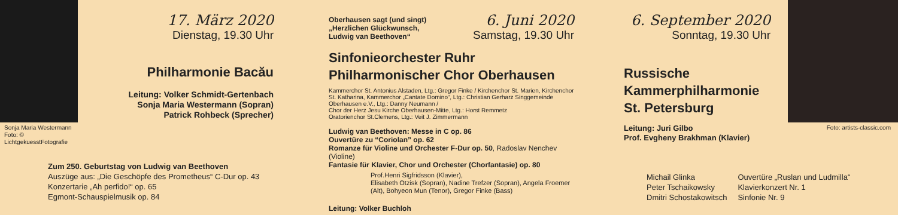Sonja Maria Westermann
Foto: © LichtgekuesstFotografie
17. März 2020
Dienstag, 19.30 Uhr
Philharmonie Bacău
Leitung: Volker Schmidt-Gertenbach
Sonja Maria Westermann (Sopran)
Patrick Rohbeck (Sprecher)
Zum 250. Geburtstag von Ludwig van Beethoven
Auszüge aus: „Die Geschöpfe des Prometheus“ C-Dur op. 43
Konzertarie „Ah perfido!“ op. 65
Egmont-Schauspielmusik op. 84
Oberhausen sagt (und singt)
„Herzlichen Glückwunsch,
Ludwig van Beethoven“
6. Juni 2020
Samstag, 19.30 Uhr
Sinfonieorchester Ruhr
Philharmonischer Chor Oberhausen
Kammerchor St. Antonius Alstaden, Ltg.: Gregor Finke / Kirchenchor St. Marien, Kirchenchor St. Katharina, Kammerchor „Cantate Domino“, Ltg.: Christian Gerharz Singgemeinde Oberhausen e.V., Ltg.: Danny Neumann /
Chor der Herz Jesu Kirche Oberhausen-Mitte, Ltg.: Horst Remmetz
Oratorienchor St.Clemens, Ltg.: Veit J. Zimmermann
Ludwig van Beethoven: Messe in C op. 86
Ouvertüre zu “Coriolan” op. 62
Romanze für Violine und Orchester F-Dur op. 50, Radoslav Nenchev (Violine)
Fantasie für Klavier, Chor und Orchester (Chorfantasie) op. 80
Prof.Henri Sigfridsson (Klavier),
Elisabeth Otzisk (Sopran), Nadine Trefzer (Sopran), Angela Froemer (Alt), Bohyeon Mun (Tenor), Gregor Finke (Bass)
Leitung: Volker Buchloh
6. September 2020
Sonntag, 19.30 Uhr
Russische
Kammerphilharmonie
St. Petersburg
Leitung: Juri Gilbo
Prof. Evgheny Brakhman (Klavier)
Michail Glinka
Peter Tschaikowsky
Dmitri Schostakowitsch
Ouvertüre „Ruslan und Ludmilla“
Klavierkonzert Nr. 1
Sinfonie Nr. 9
Foto: artists-classic.com